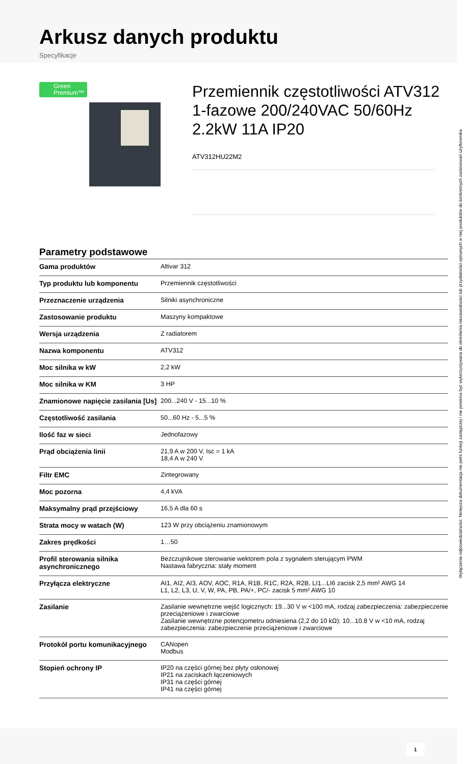Arkusz danych produktu
Specyfikacje
Green
Premium™
Przemiennik częstotliwości ATV312 1-fazowe 200/240VAC 50/60Hz 2.2kW 11A IP20
ATV312HU22M2
Parametry podstawowe
| Gama produktów | Altivar 312 |
| Typ produktu lub komponentu | Przemiennik częstotliwości |
| Przeznaczenie urządzenia | Silniki asynchroniczne |
| Zastosowanie produktu | Maszyny kompaktowe |
| Wersja urządzenia | Z radiatorem |
| Nazwa komponentu | ATV312 |
| Moc silnika w kW | 2,2 kW |
| Moc silnika w KM | 3 HP |
| Znamionowe napięcie zasilania [Us] | 200...240 V - 15...10 % |
| Częstotliwość zasilania | 50...60 Hz - 5...5 % |
| Ilość faz w sieci | Jednofazowy |
| Prąd obciążenia linii | 21,9 A w 200 V, Isc = 1 kA 18,4 A w 240 V |
| Filtr EMC | Zintegrowany |
| Moc pozorna | 4,4 kVA |
| Maksymalny prąd przejściowy | 16,5 A dla 60 s |
| Strata mocy w watach (W) | 123 W przy obciążeniu znamionowym |
| Zakres prędkości | 1…50 |
| Profil sterowania silnika asynchronicznego | Bezczujnikowe sterowanie wektorem pola z sygnałem sterującym PWM Nastawa fabryczna: stały moment |
| Przyłącza elektryczne | AI1, AI2, AI3, AOV, AOC, R1A, R1B, R1C, R2A, R2B, LI1...LI6 zacisk 2,5 mm² AWG 14 L1, L2, L3, U, V, W, PA, PB, PA/+, PC/- zacisk 5 mm² AWG 10 |
| Zasilanie | Zasilanie wewnętrzne wejść logicznych: 19...30 V w <100 mA, rodzaj zabezpieczenia: zabezpieczenie przeciążeniowe i zwarciowe Zasilanie wewnętrzne potencjometru odniesiena (2,2 do 10 kΩ): 10...10.8 V w <10 mA, rodzaj zabezpieczenia: zabezpieczenie przeciążeniowe i zwarciowe |
| Protokół portu komunikacyjnego | CANopen Modbus |
| Stopień ochrony IP | IP20 na części górnej bez płyty osłonowej IP21 na zaciskach łączeniowych IP31 na części górnej IP41 na części górnej |
Wyłączenie odpowiedzialności: Niniejsza dokumentacja nie pełni funkcji zastępczej i nie powinna być wykorzystywana do określenia niezawodności lub przydatności opisanych w niej produktów do konkretnych zastosowań użytkownika
1